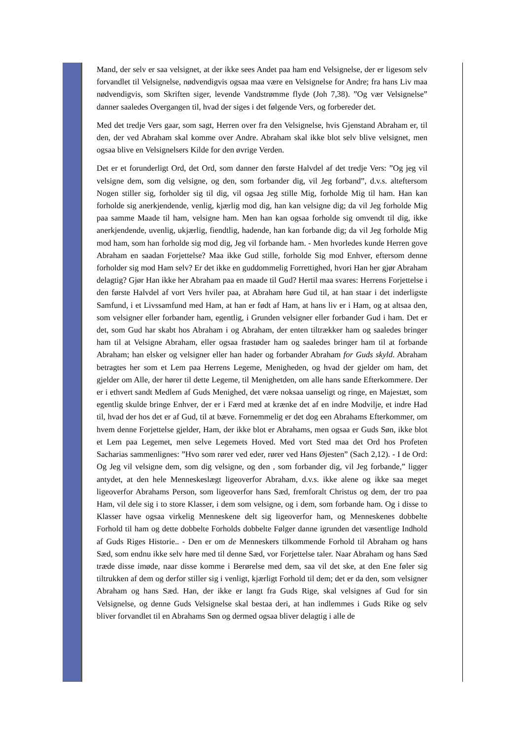Mand, der selv er saa velsignet, at der ikke sees Andet paa ham end Velsignelse, der er ligesom selv forvandlet til Velsignelse, nødvendigvis ogsaa maa være en Velsignelse for Andre; fra hans Liv maa nødvendigvis, som Skriften siger, levende Vandstrømme flyde (Joh 7,38). ”Og vær Velsignelse” danner saaledes Overgangen til, hvad der siges i det følgende Vers, og forbereder det.
Med det tredje Vers gaar, som sagt, Herren over fra den Velsignelse, hvis Gjenstand Abraham er, til den, der ved Abraham skal komme over Andre. Abraham skal ikke blot selv blive velsignet, men ogsaa blive en Velsignelsers Kilde for den øvrige Verden.
Det er et forunderligt Ord, det Ord, som danner den første Halvdel af det tredje Vers: ”Og jeg vil velsigne dem, som dig velsigne, og den, som forbander dig, vil Jeg forband”, d.v.s. alteftersom Nogen stiller sig, forholder sig til dig, vil ogsaa Jeg stille Mig, forholde Mig til ham. Han kan forholde sig anerkjendende, venlig, kjærlig mod dig, han kan velsigne dig; da vil Jeg forholde Mig paa samme Maade til ham, velsigne ham. Men han kan ogsaa forholde sig omvendt til dig, ikke anerkjendende, uvenlig, ukjærlig, fiendtlig, hadende, han kan forbande dig; da vil Jeg forholde Mig mod ham, som han forholde sig mod dig, Jeg vil forbande ham. - Men hvorledes kunde Herren gove Abraham en saadan Forjettelse? Maa ikke Gud stille, forholde Sig mod Enhver, eftersom denne forholder sig mod Ham selv? Er det ikke en guddommelig Forrettighed, hvori Han her gjør Abraham delagtig? Gjør Han ikke her Abraham paa en maade til Gud? Hertil maa svares: Herrens Forjettelse i den første Halvdel af vort Vers hviler paa, at Abraham høre Gud til, at han staar i det inderligste Samfund, i et Livssamfund med Ham, at han er født af Ham, at hans liv er i Ham, og at altsaa den, som velsigner eller forbander ham, egentlig, i Grunden velsigner eller forbander Gud i ham. Det er det, som Gud har skabt hos Abraham i og Abraham, der enten tiltrækker ham og saaledes bringer ham til at Velsigne Abraham, eller ogsaa frastøder ham og saaledes bringer ham til at forbande Abraham; han elsker og velsigner eller han hader og forbander Abraham for Guds skyld. Abraham betragtes her som et Lem paa Herrens Legeme, Menigheden, og hvad der gjelder om ham, det gjelder om Alle, der hører til dette Legeme, til Menighetden, om alle hans sande Efterkommere. Der er i ethvert sandt Medlem af Guds Menighed, det være noksaa uanseligt og ringe, en Majestæt, som egentlig skulde bringe Enhver, der er i Færd med at krænke det af en indre Modvilje, et indre Had til, hvad der hos det er af Gud, til at bæve. Fornemmelig er det dog een Abrahams Efterkommer, om hvem denne Forjettelse gjelder, Ham, der ikke blot er Abrahams, men ogsaa er Guds Søn, ikke blot et Lem paa Legemet, men selve Legemets Hoved. Med vort Sted maa det Ord hos Profeten Sacharias sammenlignes: ”Hvo som rører ved eder, rører ved Hans Øjesten” (Sach 2,12). - I de Ord: Og Jeg vil velsigne dem, som dig velsigne, og den , som forbander dig, vil Jeg forbande,” ligger antydet, at den hele Menneskeslægt ligeoverfor Abraham, d.v.s. ikke alene og ikke saa meget ligeoverfor Abrahams Person, som ligeoverfor hans Sæd, fremforalt Christus og dem, der tro paa Ham, vil dele sig i to store Klasser, i dem som velsigne, og i dem, som forbande ham. Og i disse to Klasser have ogsaa virkelig Menneskene delt sig ligeoverfor ham, og Menneskenes dobbelte Forhold til ham og dette dobbelte Forholds dobbelte Følger danne igrunden det væsentlige Indhold af Guds Riges Historie.. - Den er om de Menneskers tilkommende Forhold til Abraham og hans Sæd, som endnu ikke selv høre med til denne Sæd, vor Forjettelse taler. Naar Abraham og hans Sæd træde disse imøde, naar disse komme i Berørelse med dem, saa vil det ske, at den Ene føler sig tiltrukken af dem og derfor stiller sig i venligt, kjærligt Forhold til dem; det er da den, som velsigner Abraham og hans Sæd. Han, der ikke er langt fra Guds Rige, skal velsignes af Gud for sin Velsignelse, og denne Guds Velsignelse skal bestaa deri, at han indlemmes i Guds Rike og selv bliver forvandlet til en Abrahams Søn og dermed ogsaa bliver delagtig i alle de